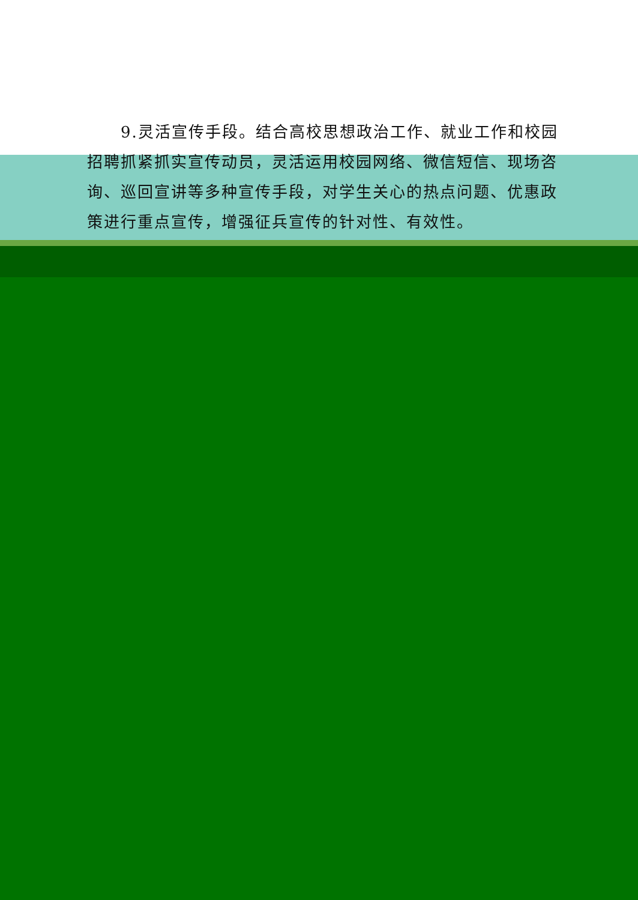9.灵活宣传手段。结合高校思想政治工作、就业工作和校园招聘抓紧抓实宣传动员，灵活运用校园网络、微信短信、现场咨询、巡回宣讲等多种宣传手段，对学生关心的热点问题、优惠政策进行重点宣传，增强征兵宣传的针对性、有效性。